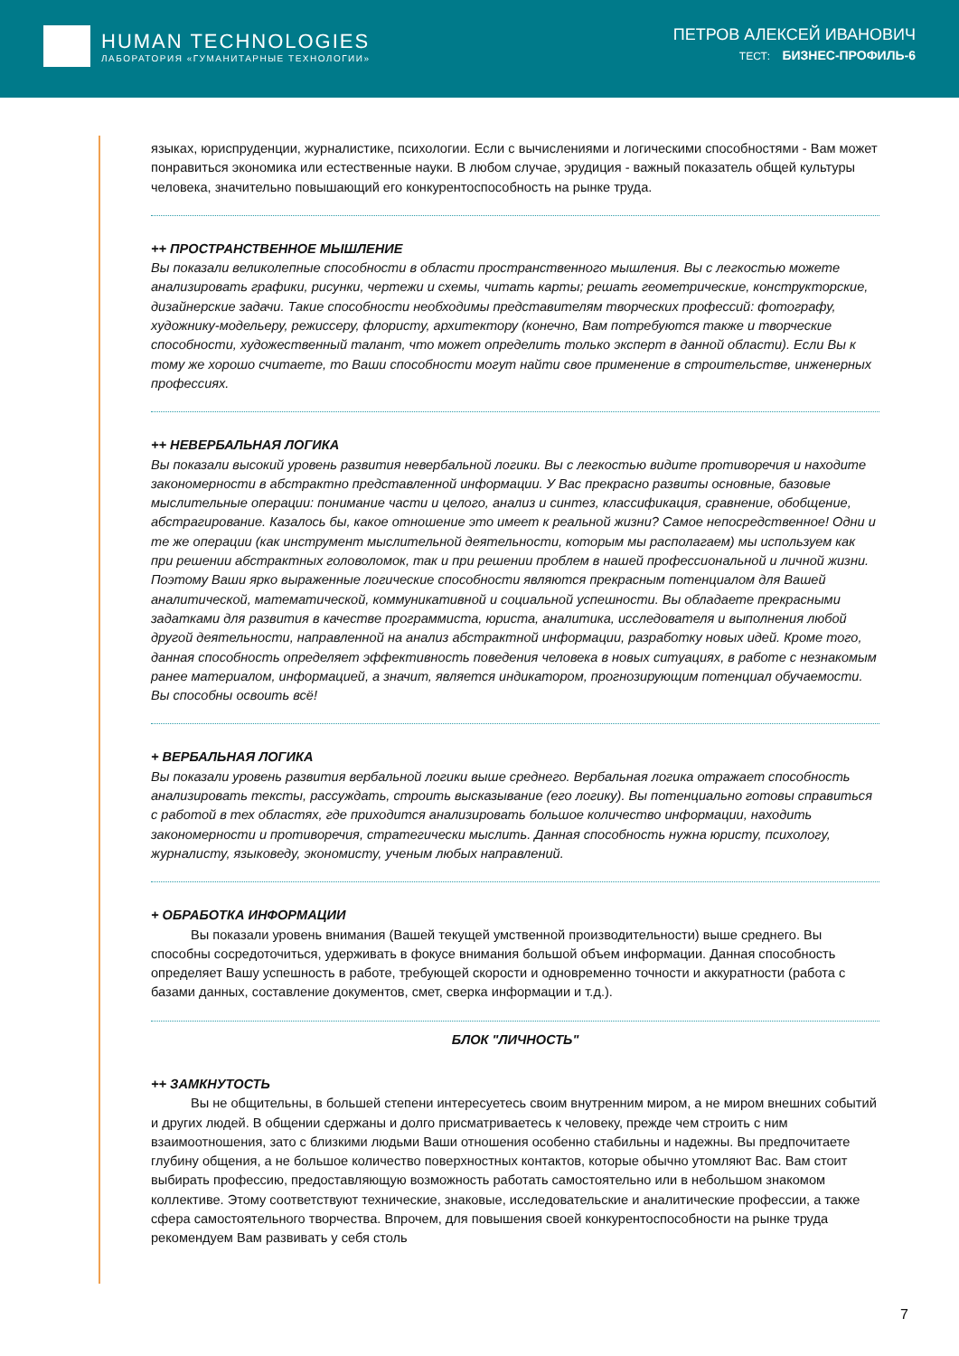HUMAN TECHNOLOGIES
ЛАБОРАТОРИЯ «ГУМАНИТАРНЫЕ ТЕХНОЛОГИИ»
ПЕТРОВ АЛЕКСЕЙ ИВАНОВИЧ
ТЕСТ: БИЗНЕС-ПРОФИЛЬ-6
языках, юриспруденции, журналистике, психологии. Если с вычислениями и логическими способностями - Вам может понравиться экономика или естественные науки. В любом случае, эрудиция - важный показатель общей культуры человека, значительно повышающий его конкурентоспособность на рынке труда.
++ ПРОСТРАНСТВЕННОЕ МЫШЛЕНИЕ
Вы показали великолепные способности в области пространственного мышления. Вы с легкостью можете анализировать графики, рисунки, чертежи и схемы, читать карты; решать геометрические, конструкторские, дизайнерские задачи. Такие способности необходимы представителям творческих профессий: фотографу, художнику-модельеру, режиссеру, флористу, архитектору (конечно, Вам потребуются также и творческие способности, художественный талант, что может определить только эксперт в данной области). Если Вы к тому же хорошо считаете, то Ваши способности могут найти свое применение в строительстве, инженерных профессиях.
++ НЕВЕРБАЛЬНАЯ ЛОГИКА
Вы показали высокий уровень развития невербальной логики. Вы с легкостью видите противоречия и находите закономерности в абстрактно представленной информации. У Вас прекрасно развиты основные, базовые мыслительные операции: понимание части и целого, анализ и синтез, классификация, сравнение, обобщение, абстрагирование. Казалось бы, какое отношение это имеет к реальной жизни? Самое непосредственное! Одни и те же операции (как инструмент мыслительной деятельности, которым мы располагаем) мы используем как при решении абстрактных головоломок, так и при решении проблем в нашей профессиональной и личной жизни. Поэтому Ваши ярко выраженные логические способности являются прекрасным потенциалом для Вашей аналитической, математической, коммуникативной и социальной успешности. Вы обладаете прекрасными задатками для развития в качестве программиста, юриста, аналитика, исследователя и выполнения любой другой деятельности, направленной на анализ абстрактной информации, разработку новых идей. Кроме того, данная способность определяет эффективность поведения человека в новых ситуациях, в работе с незнакомым ранее материалом, информацией, а значит, является индикатором, прогнозирующим потенциал обучаемости. Вы способны освоить всё!
+ ВЕРБАЛЬНАЯ ЛОГИКА
Вы показали уровень развития вербальной логики выше среднего. Вербальная логика отражает способность анализировать тексты, рассуждать, строить высказывание (его логику). Вы потенциально готовы справиться с работой в тех областях, где приходится анализировать большое количество информации, находить закономерности и противоречия, стратегически мыслить. Данная способность нужна юристу, психологу, журналисту, языковеду, экономисту, ученым любых направлений.
+ ОБРАБОТКА ИНФОРМАЦИИ
Вы показали уровень внимания (Вашей текущей умственной производительности) выше среднего. Вы способны сосредоточиться, удерживать в фокусе внимания большой объем информации. Данная способность определяет Вашу успешность в работе, требующей скорости и одновременно точности и аккуратности (работа с базами данных, составление документов, смет, сверка информации и т.д.).
БЛОК "ЛИЧНОСТЬ"
++ ЗАМКНУТОСТЬ
Вы не общительны, в большей степени интересуетесь своим внутренним миром, а не миром внешних событий и других людей. В общении сдержаны и долго присматриваетесь к человеку, прежде чем строить с ним взаимоотношения, зато с близкими людьми Ваши отношения особенно стабильны и надежны. Вы предпочитаете глубину общения, а не большое количество поверхностных контактов, которые обычно утомляют Вас. Вам стоит выбирать профессию, предоставляющую возможность работать самостоятельно или в небольшом знакомом коллективе. Этому соответствуют технические, знаковые, исследовательские и аналитические профессии, а также сфера самостоятельного творчества. Впрочем, для повышения своей конкурентоспособности на рынке труда рекомендуем Вам развивать у себя столь
7